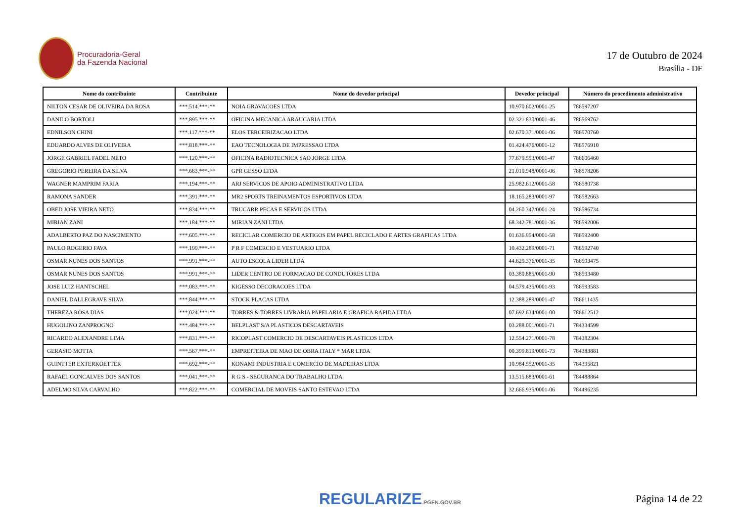Procuradoria-Geral
da Fazenda Nacional
17 de Outubro de 2024
Brasília - DF
| Nome do contribuinte | Contribuinte | Nome do devedor principal | Devedor principal | Número do procedimento administrativo |
| --- | --- | --- | --- | --- |
| NILTON CESAR DE OLIVEIRA DA ROSA | ***.514.***-** | NOIA GRAVACOES LTDA | 10.970.602/0001-25 | 786597207 |
| DANILO BORTOLI | ***.895.***-** | OFICINA MECANICA ARAUCARIA LTDA | 02.321.830/0001-46 | 786569762 |
| EDNILSON CHINI | ***.117.***-** | ELOS TERCEIRIZACAO LTDA | 02.670.371/0001-06 | 786570760 |
| EDUARDO ALVES DE OLIVEIRA | ***.818.***-** | EAO TECNOLOGIA DE IMPRESSAO LTDA | 01.424.476/0001-12 | 786576910 |
| JORGE GABRIEL FADEL NETO | ***.120.***-** | OFICINA RADIOTECNICA SAO JORGE LTDA | 77.679.553/0001-47 | 786606460 |
| GREGORIO PEREIRA DA SILVA | ***.663.***-** | GPR GESSO LTDA | 21.010.948/0001-06 | 786578206 |
| WAGNER MAMPRIM FARIA | ***.194.***-** | ARJ SERVICOS DE APOIO ADMINISTRATIVO LTDA | 25.982.612/0001-58 | 786580738 |
| RAMONA SANDER | ***.391.***-** | MR2 SPORTS TREINAMENTOS ESPORTIVOS LTDA | 18.165.283/0001-97 | 786582663 |
| OBED JOSE VIEIRA NETO | ***.834.***-** | TRUCARR PECAS E SERVICOS LTDA | 04.260.347/0001-24 | 786586734 |
| MIRIAN ZANI | ***.184.***-** | MIRIAN ZANI LTDA | 68.342.781/0001-36 | 786592006 |
| ADALBERTO PAZ DO NASCIMENTO | ***.605.***-** | RECICLAR COMERCIO DE ARTIGOS EM PAPEL RECICLADO E ARTES GRAFICAS LTDA | 01.636.954/0001-58 | 786592400 |
| PAULO ROGERIO FAVA | ***.199.***-** | P R F COMERCIO E VESTUARIO LTDA | 10.432.289/0001-71 | 786592740 |
| OSMAR NUNES DOS SANTOS | ***.991.***-** | AUTO ESCOLA LIDER LTDA | 44.629.376/0001-35 | 786593475 |
| OSMAR NUNES DOS SANTOS | ***.991.***-** | LIDER CENTRO DE FORMACAO DE CONDUTORES LTDA | 03.380.885/0001-90 | 786593480 |
| JOSE LUIZ HANTSCHEL | ***.083.***-** | KIGESSO DECORACOES LTDA | 04.579.435/0001-93 | 786593583 |
| DANIEL DALLEGRAVE SILVA | ***.844.***-** | STOCK PLACAS LTDA | 12.388.289/0001-47 | 786611435 |
| THEREZA ROSA DIAS | ***.024.***-** | TORRES & TORRES LIVRARIA PAPELARIA E GRAFICA RAPIDA LTDA | 07.692.634/0001-00 | 786612512 |
| HUGOLINO ZANPROGNO | ***.484.***-** | BELPLAST S/A PLASTICOS DESCARTAVEIS | 03.288.001/0001-71 | 784334599 |
| RICARDO ALEXANDRE LIMA | ***.831.***-** | RICOPLAST COMERCIO DE DESCARTAVEIS PLASTICOS LTDA | 12.554.271/0001-78 | 784382304 |
| GERASIO MOTTA | ***.567.***-** | EMPREITEIRA DE MAO DE OBRA ITALY * MAR LTDA | 00.399.819/0001-73 | 784383881 |
| GUINTTER EXTERKOETTER | ***.692.***-** | KONAMI INDUSTRIA E COMERCIO DE MADEIRAS LTDA | 10.984.552/0001-35 | 784395821 |
| RAFAEL GONCALVES DOS SANTOS | ***.041.***-** | R G S - SEGURANCA DO TRABALHO LTDA | 13.515.683/0001-61 | 784488864 |
| ADELMO SILVA CARVALHO | ***.822.***-** | COMERCIAL DE MOVEIS SANTO ESTEVAO LTDA | 32.666.935/0001-06 | 784496235 |
REGULARIZE.PGFN.GOV.BR Página 14 de 22